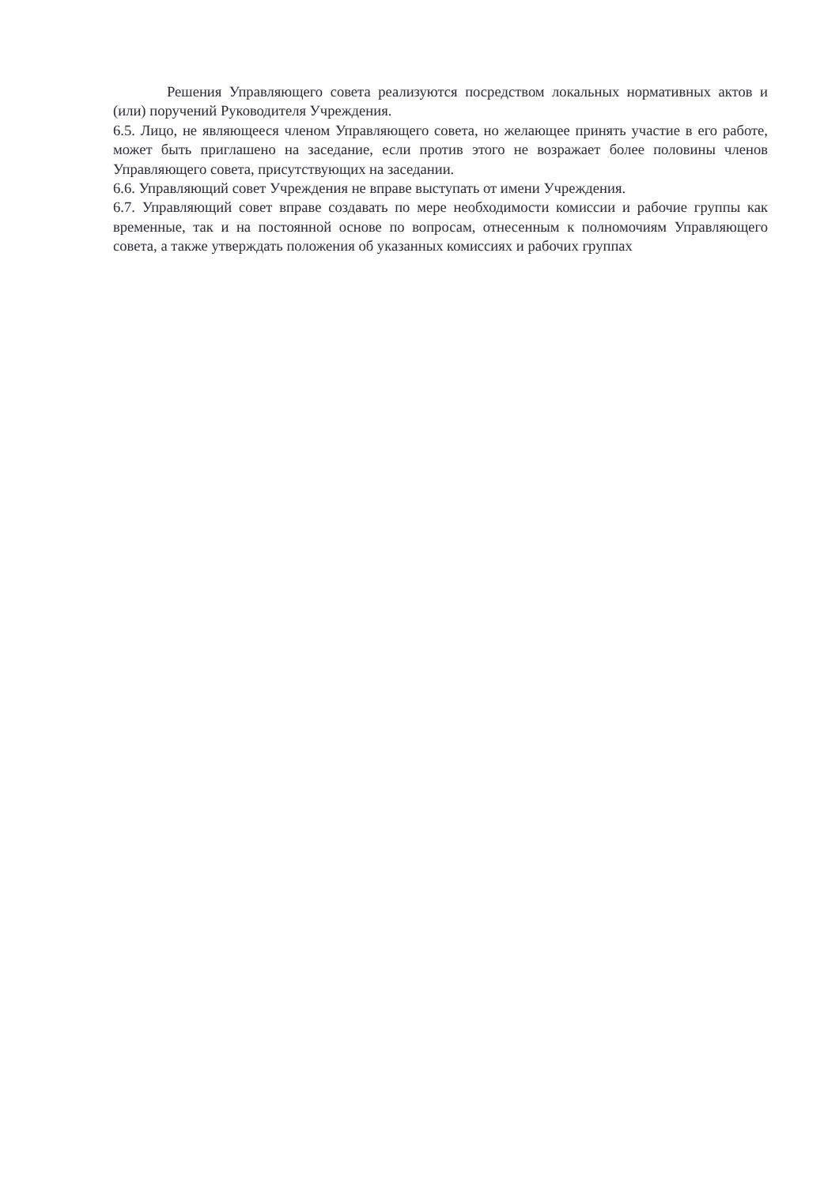Решения Управляющего совета реализуются посредством локальных нормативных актов и (или) поручений Руководителя Учреждения.
6.5. Лицо, не являющееся членом Управляющего совета, но желающее принять участие в его работе, может быть приглашено на заседание, если против этого не возражает более половины членов Управляющего совета, присутствующих на заседании.
6.6. Управляющий совет Учреждения не вправе выступать от имени Учреждения.
6.7. Управляющий совет вправе создавать по мере необходимости комиссии и рабочие группы как временные, так и на постоянной основе по вопросам, отнесенным к полномочиям Управляющего совета, а также утверждать положения об указанных комиссиях и рабочих группах